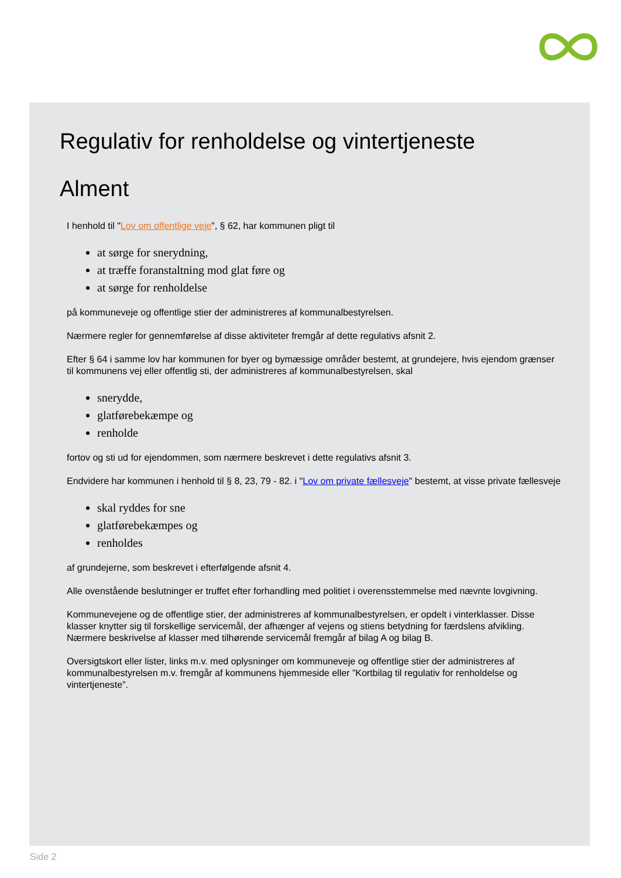Regulativ for renholdelse og vintertjeneste
Alment
I henhold til "Lov om offentlige veje”, § 62, har kommunen pligt til
at sørge for snerydning,
at træffe foranstaltning mod glat føre og
at sørge for renholdelse
på kommuneveje og offentlige stier der administreres af kommunalbestyrelsen.
Nærmere regler for gennemførelse af disse aktiviteter fremgår af dette regulativs afsnit 2.
Efter § 64 i samme lov har kommunen for byer og bymæssige områder bestemt, at grundejere, hvis ejendom grænser til kommunens vej eller offentlig sti, der administreres af kommunalbestyrelsen, skal
snerydde,
glatførebekæmpe og
renholde
fortov og sti ud for ejendommen, som nærmere beskrevet i dette regulativs afsnit 3.
Endvidere har kommunen i henhold til § 8, 23, 79 - 82. i "Lov om private fællesveje" bestemt, at visse private fællesveje
skal ryddes for sne
glatførebekæmpes og
renholdes
af grundejerne, som beskrevet i efterfølgende afsnit 4.
Alle ovenstående beslutninger er truffet efter forhandling med politiet i overensstemmelse med nævnte lovgivning.
Kommunevejene og de offentlige stier, der administreres af kommunalbestyrelsen, er opdelt i vinterklasser. Disse klasser knytter sig til forskellige servicemål, der afhænger af vejens og stiens betydning for færdslens afvikling. Nærmere beskrivelse af klasser med tilhørende servicemål fremgår af bilag A og bilag B.
Oversigtskort eller lister, links m.v. med oplysninger om kommuneveje og offentlige stier der administreres af kommunalbestyrelsen m.v. fremgår af kommunens hjemmeside eller ”Kortbilag til regulativ for renholdelse og vintertjeneste”.
Side 2